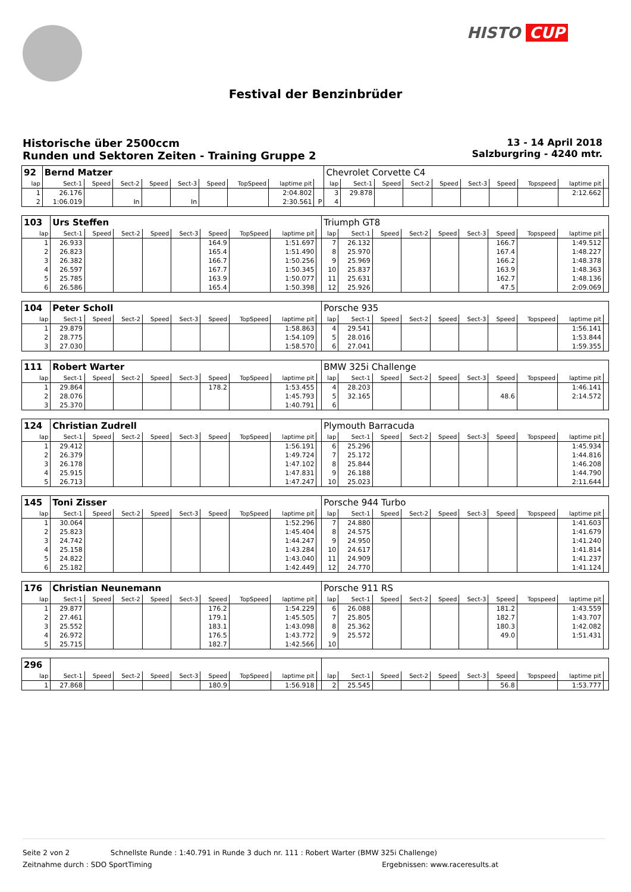HISTO CUP
Festival der Benzinbrüder
Historische über 2500ccm
Runden und Sektoren Zeiten - Training Gruppe 2
13 - 14 April 2018
Salzburgring - 4240 mtr.
| 92 | Bernd Matzer | | | | | | | | | Chevrolet Corvette C4 | | | | | | | | | |
| lap | Sect-1 | Speed | Sect-2 | Speed | Sect-3 | Speed | TopSpeed | laptime pit | | lap | Sect-1 | Speed | Sect-2 | Speed | Sect-3 | Speed | Topspeed | laptime pit | |
| 1 | 26.176 | | | | | | | 2:04.802 | | 3 | 29.878 | | | | | | | 2:12.662 | |
| 2 | 1:06.019 | | In | | In | | | 2:30.561 | P | 4 | | | | | | | | | |
| 103 | Urs Steffen | | | | | | | | | Triumph GT8 | | | | | | | | | |
| lap | Sect-1 | Speed | Sect-2 | Speed | Sect-3 | Speed | TopSpeed | laptime pit | | lap | Sect-1 | Speed | Sect-2 | Speed | Sect-3 | Speed | Topspeed | laptime pit | |
| 1 | 26.933 | | | | | 164.9 | | 1:51.697 | | 7 | 26.132 | | | | | 166.7 | | 1:49.512 | |
| 2 | 26.823 | | | | | 165.4 | | 1:51.490 | | 8 | 25.970 | | | | | 167.4 | | 1:48.227 | |
| 3 | 26.382 | | | | | 166.7 | | 1:50.256 | | 9 | 25.969 | | | | | 166.2 | | 1:48.378 | |
| 4 | 26.597 | | | | | 167.7 | | 1:50.345 | | 10 | 25.837 | | | | | 163.9 | | 1:48.363 | |
| 5 | 25.785 | | | | | 163.9 | | 1:50.077 | | 11 | 25.631 | | | | | 162.7 | | 1:48.136 | |
| 6 | 26.586 | | | | | 165.4 | | 1:50.398 | | 12 | 25.926 | | | | | 47.5 | | 2:09.069 | |
| 104 | Peter Scholl | | | | | | | | | Porsche 935 | | | | | | | | | |
| lap | Sect-1 | Speed | Sect-2 | Speed | Sect-3 | Speed | TopSpeed | laptime pit | | lap | Sect-1 | Speed | Sect-2 | Speed | Sect-3 | Speed | Topspeed | laptime pit | |
| 1 | 29.879 | | | | | | | 1:58.863 | | 4 | 29.541 | | | | | | | 1:56.141 | |
| 2 | 28.775 | | | | | | | 1:54.109 | | 5 | 28.016 | | | | | | | 1:53.844 | |
| 3 | 27.030 | | | | | | | 1:58.570 | | 6 | 27.041 | | | | | | | 1:59.355 | |
| 111 | Robert Warter | | | | | | | | | BMW 325i Challenge | | | | | | | | | |
| lap | Sect-1 | Speed | Sect-2 | Speed | Sect-3 | Speed | TopSpeed | laptime pit | | lap | Sect-1 | Speed | Sect-2 | Speed | Sect-3 | Speed | Topspeed | laptime pit | |
| 1 | 29.864 | | | | | 178.2 | | 1:53.455 | | 4 | 28.203 | | | | | | | 1:46.141 | |
| 2 | 28.076 | | | | | | | 1:45.793 | | 5 | 32.165 | | | | | 48.6 | | 2:14.572 | |
| 3 | 25.370 | | | | | | | 1:40.791 | | 6 | | | | | | | | | |
| 124 | Christian Zudrell | | | | | | | | | Plymouth Barracuda | | | | | | | | | |
| lap | Sect-1 | Speed | Sect-2 | Speed | Sect-3 | Speed | TopSpeed | laptime pit | | lap | Sect-1 | Speed | Sect-2 | Speed | Sect-3 | Speed | Topspeed | laptime pit | |
| 1 | 29.412 | | | | | | | 1:56.191 | | 6 | 25.296 | | | | | | | 1:45.934 | |
| 2 | 26.379 | | | | | | | 1:49.724 | | 7 | 25.172 | | | | | | | 1:44.816 | |
| 3 | 26.178 | | | | | | | 1:47.102 | | 8 | 25.844 | | | | | | | 1:46.208 | |
| 4 | 25.915 | | | | | | | 1:47.831 | | 9 | 26.188 | | | | | | | 1:44.790 | |
| 5 | 26.713 | | | | | | | 1:47.247 | | 10 | 25.023 | | | | | | | 2:11.644 | |
| 145 | Toni Zisser | | | | | | | | | Porsche 944 Turbo | | | | | | | | | |
| lap | Sect-1 | Speed | Sect-2 | Speed | Sect-3 | Speed | TopSpeed | laptime pit | | lap | Sect-1 | Speed | Sect-2 | Speed | Sect-3 | Speed | Topspeed | laptime pit | |
| 1 | 30.064 | | | | | | | 1:52.296 | | 7 | 24.880 | | | | | | | 1:41.603 | |
| 2 | 25.823 | | | | | | | 1:45.404 | | 8 | 24.575 | | | | | | | 1:41.679 | |
| 3 | 24.742 | | | | | | | 1:44.247 | | 9 | 24.950 | | | | | | | 1:41.240 | |
| 4 | 25.158 | | | | | | | 1:43.284 | | 10 | 24.617 | | | | | | | 1:41.814 | |
| 5 | 24.822 | | | | | | | 1:43.040 | | 11 | 24.909 | | | | | | | 1:41.237 | |
| 6 | 25.182 | | | | | | | 1:42.449 | | 12 | 24.770 | | | | | | | 1:41.124 | |
| 176 | Christian Neunemann | | | | | | | | | Porsche 911 RS | | | | | | | | | |
| lap | Sect-1 | Speed | Sect-2 | Speed | Sect-3 | Speed | TopSpeed | laptime pit | | lap | Sect-1 | Speed | Sect-2 | Speed | Sect-3 | Speed | Topspeed | laptime pit | |
| 1 | 29.877 | | | | | 176.2 | | 1:54.229 | | 6 | 26.088 | | | | | 181.2 | | 1:43.559 | |
| 2 | 27.461 | | | | | 179.1 | | 1:45.505 | | 7 | 25.805 | | | | | 182.7 | | 1:43.707 | |
| 3 | 25.552 | | | | | 183.1 | | 1:43.098 | | 8 | 25.362 | | | | | 180.3 | | 1:42.082 | |
| 4 | 26.972 | | | | | 176.5 | | 1:43.772 | | 9 | 25.572 | | | | | 49.0 | | 1:51.431 | |
| 5 | 25.715 | | | | | 182.7 | | 1:42.566 | | 10 | | | | | | | | | |
| 296 | | | | | | | | | | | | | | | | | | | |
| lap | Sect-1 | Speed | Sect-2 | Speed | Sect-3 | Speed | TopSpeed | laptime pit | | lap | Sect-1 | Speed | Sect-2 | Speed | Sect-3 | Speed | Topspeed | laptime pit | |
| 1 | 27.868 | | | | | 180.9 | | 1:56.918 | | 2 | 25.545 | | | | | 56.8 | | 1:53.777 | |
Seite 2 von 2 Schnellste Runde : 1:40.791 in Runde 3 duch nr. 111 : Robert Warter (BMW 325i Challenge)
Zeitnahme durch : SDO SportTiming Ergebnissen: www.raceresults.at